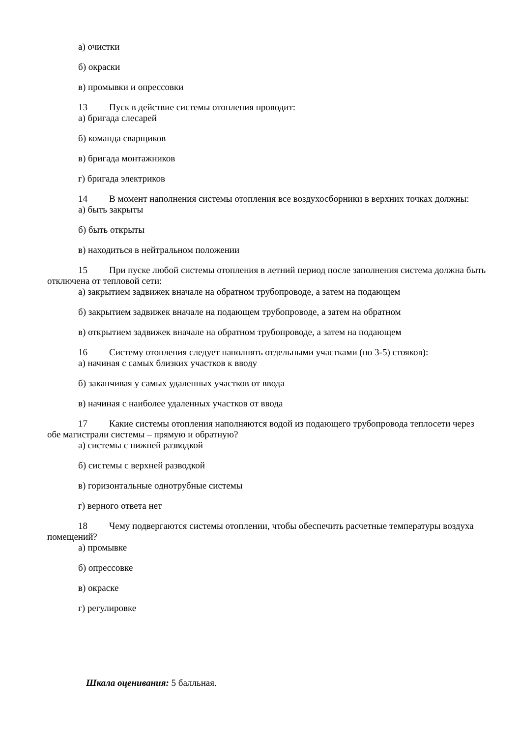а) очистки
б) окраски
в) промывки и опрессовки
13 Пуск в действие системы отопления проводит:
а) бригада слесарей
б) команда сварщиков
в) бригада монтажников
г) бригада электриков
14 В момент наполнения системы отопления все воздухосборники в верхних точках должны:
а) быть закрыты
б) быть открыты
в) находиться в нейтральном положении
15 При пуске любой системы отопления в летний период после заполнения система должна быть отключена от тепловой сети:
а) закрытием задвижек вначале на обратном трубопроводе, а затем на подающем
б) закрытием задвижек вначале на подающем трубопроводе, а затем на обратном
в) открытием задвижек вначале на обратном трубопроводе, а затем на подающем
16 Систему отопления следует наполнять отдельными участками (по 3-5) стояков):
а) начиная с самых близких участков к вводу
б) заканчивая у самых удаленных участков от ввода
в) начиная с наиболее удаленных участков от ввода
17 Какие системы отопления наполняются водой из подающего трубопровода теплосети через обе магистрали системы – прямую и обратную?
а) системы с нижней разводкой
б) системы с верхней разводкой
в) горизонтальные однотрубные системы
г) верного ответа нет
18 Чему подвергаются системы отоплении, чтобы обеспечить расчетные температуры воздуха помещений?
а) промывке
б) опрессовке
в) окраске
г) регулировке
Шкала оценивания: 5 балльная.